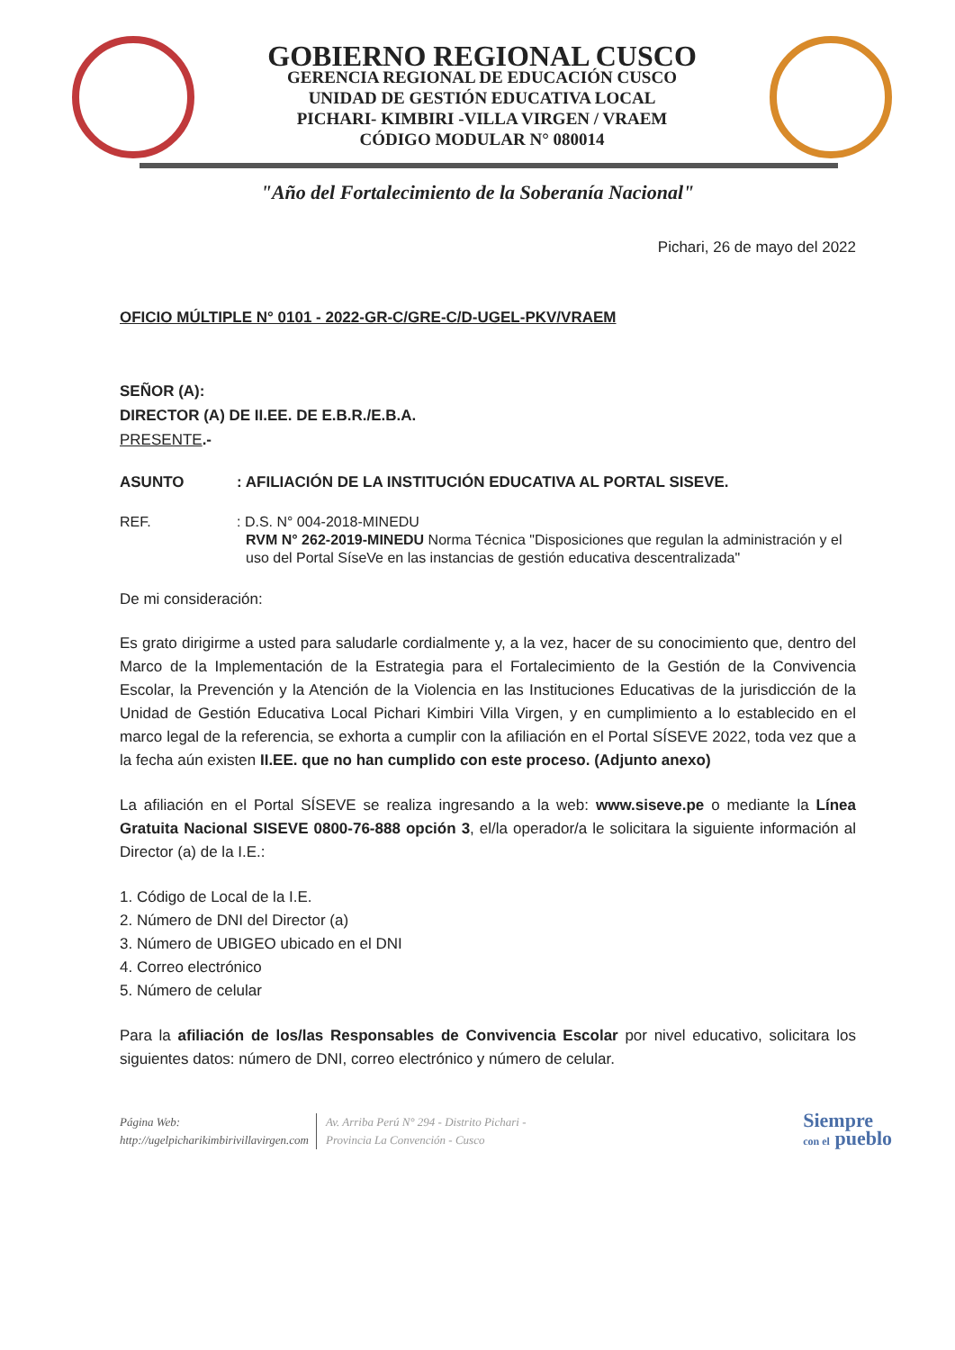GOBIERNO REGIONAL CUSCO
GERENCIA REGIONAL DE EDUCACIÓN CUSCO
UNIDAD DE GESTIÓN EDUCATIVA LOCAL
PICHARI- KIMBIRI -VILLA VIRGEN / VRAEM
CÓDIGO MODULAR N° 080014
"Año del Fortalecimiento de la Soberanía Nacional"
Pichari, 26 de mayo del 2022
OFICIO MÚLTIPLE N° 0101 - 2022-GR-C/GRE-C/D-UGEL-PKV/VRAEM
SEÑOR (A):
DIRECTOR (A) DE II.EE. DE E.B.R./E.B.A.
PRESENTE.-
ASUNTO: AFILIACIÓN DE LA INSTITUCIÓN EDUCATIVA AL PORTAL SISEVE.
REF.: D.S. N° 004-2018-MINEDU
RVM N° 262-2019-MINEDU Norma Técnica "Disposiciones que regulan la administración y el uso del Portal SíseVe en las instancias de gestión educativa descentralizada"
De mi consideración:
Es grato dirigirme a usted para saludarle cordialmente y, a la vez, hacer de su conocimiento que, dentro del Marco de la Implementación de la Estrategia para el Fortalecimiento de la Gestión de la Convivencia Escolar, la Prevención y la Atención de la Violencia en las Instituciones Educativas de la jurisdicción de la Unidad de Gestión Educativa Local Pichari Kimbiri Villa Virgen, y en cumplimiento a lo establecido en el marco legal de la referencia, se exhorta a cumplir con la afiliación en el Portal SÍSEVE 2022, toda vez que a la fecha aún existen II.EE. que no han cumplido con este proceso. (Adjunto anexo)
La afiliación en el Portal SÍSEVE se realiza ingresando a la web: www.siseve.pe o mediante la Línea Gratuita Nacional SISEVE 0800-76-888 opción 3, el/la operador/a le solicitara la siguiente información al Director (a) de la I.E.:
1. Código de Local de la I.E.
2. Número de DNI del Director (a)
3. Número de UBIGEO ubicado en el DNI
4. Correo electrónico
5. Número de celular
Para la afiliación de los/las Responsables de Convivencia Escolar por nivel educativo, solicitara los siguientes datos: número de DNI, correo electrónico y número de celular.
Página Web:
http://ugelpicharikimbirivillavirgen.com
Av. Arriba Perú N° 294 - Distrito Pichari -
Provincia La Convención - Cusco
Siempre
con el pueblo